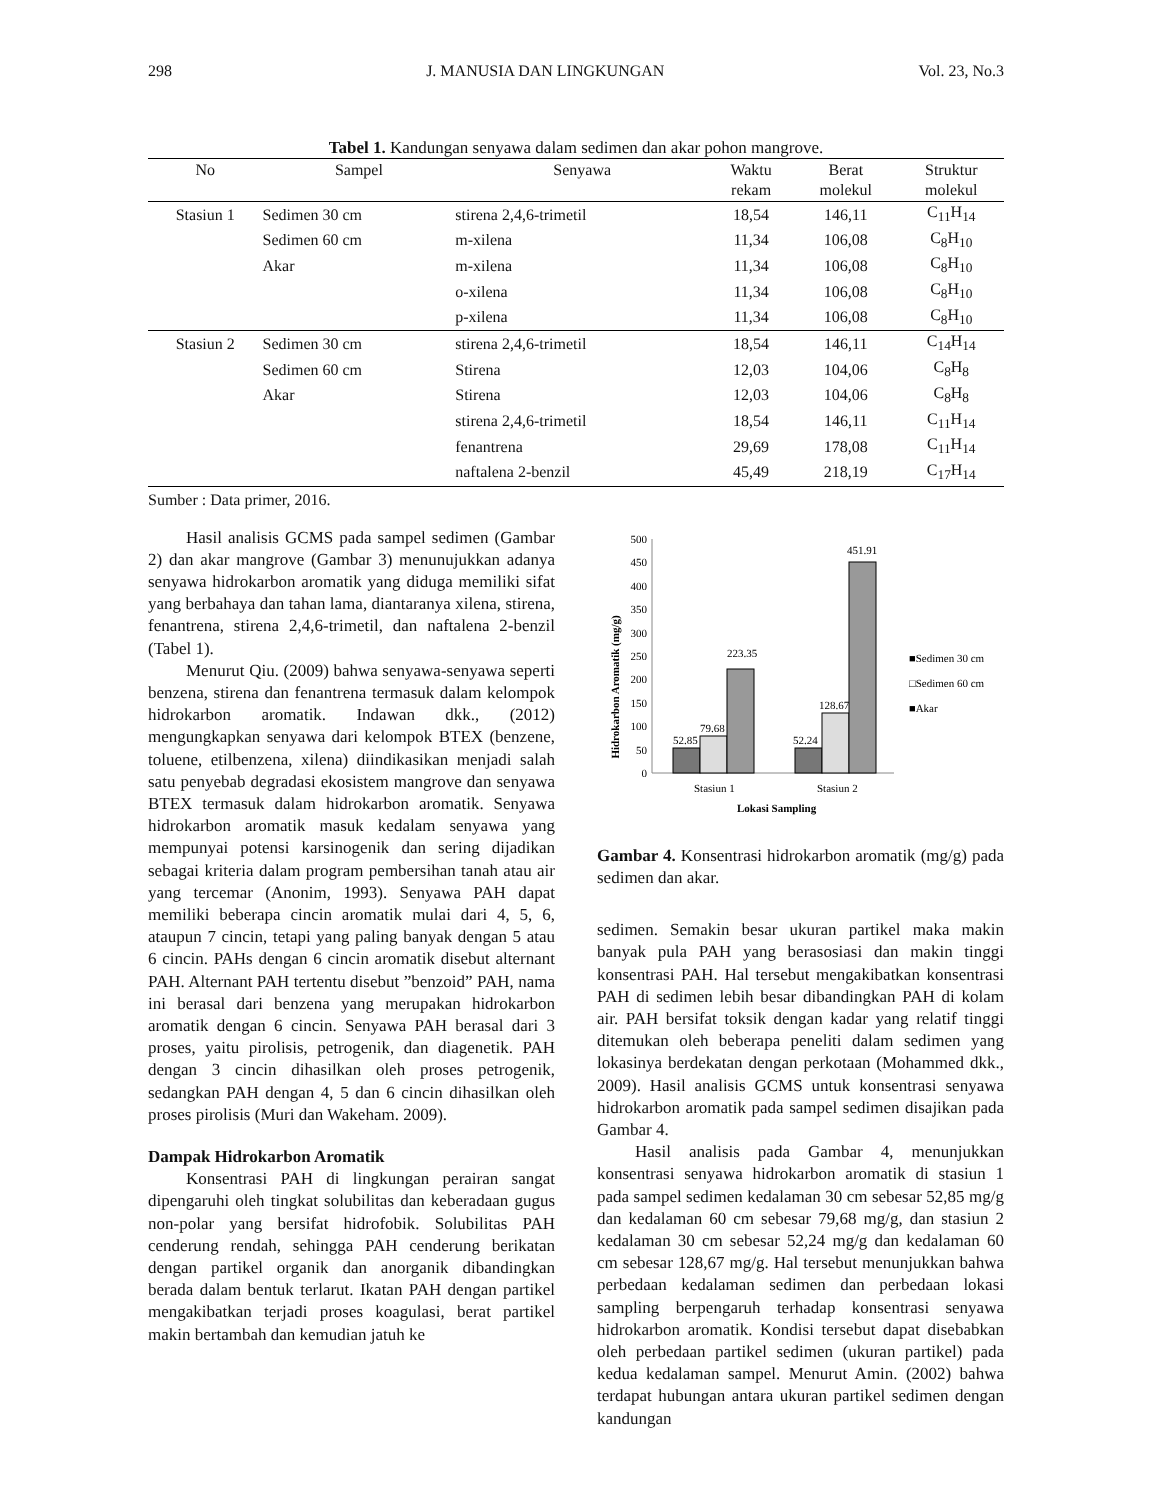298 J. MANUSIA DAN LINGKUNGAN Vol. 23, No.3
Tabel 1. Kandungan senyawa dalam sedimen dan akar pohon mangrove.
| No | Sampel | Senyawa | Waktu rekam | Berat molekul | Struktur molekul |
| --- | --- | --- | --- | --- | --- |
| Stasiun 1 | Sedimen 30 cm | stirena 2,4,6-trimetil | 18,54 | 146,11 | C<sub>11</sub>H<sub>14</sub> |
| | Sedimen 60 cm | m-xilena | 11,34 | 106,08 | C<sub>8</sub>H<sub>10</sub> |
| | Akar | m-xilena | 11,34 | 106,08 | C<sub>8</sub>H<sub>10</sub> |
| | | o-xilena | 11,34 | 106,08 | C<sub>8</sub>H<sub>10</sub> |
| | | p-xilena | 11,34 | 106,08 | C<sub>8</sub>H<sub>10</sub> |
| Stasiun 2 | Sedimen 30 cm | stirena 2,4,6-trimetil | 18,54 | 146,11 | C<sub>14</sub>H<sub>14</sub> |
| | Sedimen 60 cm | Stirena | 12,03 | 104,06 | C<sub>8</sub>H<sub>8</sub> |
| | Akar | Stirena | 12,03 | 104,06 | C<sub>8</sub>H<sub>8</sub> |
| | | stirena 2,4,6-trimetil | 18,54 | 146,11 | C<sub>11</sub>H<sub>14</sub> |
| | | fenantrena | 29,69 | 178,08 | C<sub>11</sub>H<sub>14</sub> |
| | | naftalena 2-benzil | 45,49 | 218,19 | C<sub>17</sub>H<sub>14</sub> |
Sumber : Data primer, 2016.
Hasil analisis GCMS pada sampel sedimen (Gambar 2) dan akar mangrove (Gambar 3) menunujukkan adanya senyawa hidrokarbon aromatik yang diduga memiliki sifat yang berbahaya dan tahan lama, diantaranya xilena, stirena, fenantrena, stirena 2,4,6-trimetil, dan naftalena 2-benzil (Tabel 1).
Menurut Qiu. (2009) bahwa senyawa-senyawa seperti benzena, stirena dan fenantrena termasuk dalam kelompok hidrokarbon aromatik. Indawan dkk., (2012) mengungkapkan senyawa dari kelompok BTEX (benzene, toluene, etilbenzena, xilena) diindikasikan menjadi salah satu penyebab degradasi ekosistem mangrove dan senyawa BTEX termasuk dalam hidrokarbon aromatik. Senyawa hidrokarbon aromatik masuk kedalam senyawa yang mempunyai potensi karsinogenik dan sering dijadikan sebagai kriteria dalam program pembersihan tanah atau air yang tercemar (Anonim, 1993). Senyawa PAH dapat memiliki beberapa cincin aromatik mulai dari 4, 5, 6, ataupun 7 cincin, tetapi yang paling banyak dengan 5 atau 6 cincin. PAHs dengan 6 cincin aromatik disebut alternant PAH. Alternant PAH tertentu disebut ”benzoid” PAH, nama ini berasal dari benzena yang merupakan hidrokarbon aromatik dengan 6 cincin. Senyawa PAH berasal dari 3 proses, yaitu pirolisis, petrogenik, dan diagenetik. PAH dengan 3 cincin dihasilkan oleh proses petrogenik, sedangkan PAH dengan 4, 5 dan 6 cincin dihasilkan oleh proses pirolisis (Muri dan Wakeham. 2009).
Dampak Hidrokarbon Aromatik
Konsentrasi PAH di lingkungan perairan sangat dipengaruhi oleh tingkat solubilitas dan keberadaan gugus non-polar yang bersifat hidrofobik. Solubilitas PAH cenderung rendah, sehingga PAH cenderung berikatan dengan partikel organik dan anorganik dibandingkan berada dalam bentuk terlarut. Ikatan PAH dengan partikel mengakibatkan terjadi proses koagulasi, berat partikel makin bertambah dan kemudian jatuh ke
Hidrokarbon Aromatik (mg/g)
0
50
100
150
200
250
300
350
400
450
500
52.85
79.68
223.35
52.24
128.67
451.91
Stasiun 1
Stasiun 2
Lokasi Sampling
■Sedimen 30 cm
□Sedimen 60 cm
■Akar
Gambar 4. Konsentrasi hidrokarbon aromatik (mg/g) pada sedimen dan akar.
sedimen. Semakin besar ukuran partikel maka makin banyak pula PAH yang berasosiasi dan makin tinggi konsentrasi PAH. Hal tersebut mengakibatkan konsentrasi PAH di sedimen lebih besar dibandingkan PAH di kolam air. PAH bersifat toksik dengan kadar yang relatif tinggi ditemukan oleh beberapa peneliti dalam sedimen yang lokasinya berdekatan dengan perkotaan (Mohammed dkk., 2009). Hasil analisis GCMS untuk konsentrasi senyawa hidrokarbon aromatik pada sampel sedimen disajikan pada Gambar 4.
Hasil analisis pada Gambar 4, menunjukkan konsentrasi senyawa hidrokarbon aromatik di stasiun 1 pada sampel sedimen kedalaman 30 cm sebesar 52,85 mg/g dan kedalaman 60 cm sebesar 79,68 mg/g, dan stasiun 2 kedalaman 30 cm sebesar 52,24 mg/g dan kedalaman 60 cm sebesar 128,67 mg/g. Hal tersebut menunjukkan bahwa perbedaan kedalaman sedimen dan perbedaan lokasi sampling berpengaruh terhadap konsentrasi senyawa hidrokarbon aromatik. Kondisi tersebut dapat disebabkan oleh perbedaan partikel sedimen (ukuran partikel) pada kedua kedalaman sampel. Menurut Amin. (2002) bahwa terdapat hubungan antara ukuran partikel sedimen dengan kandungan